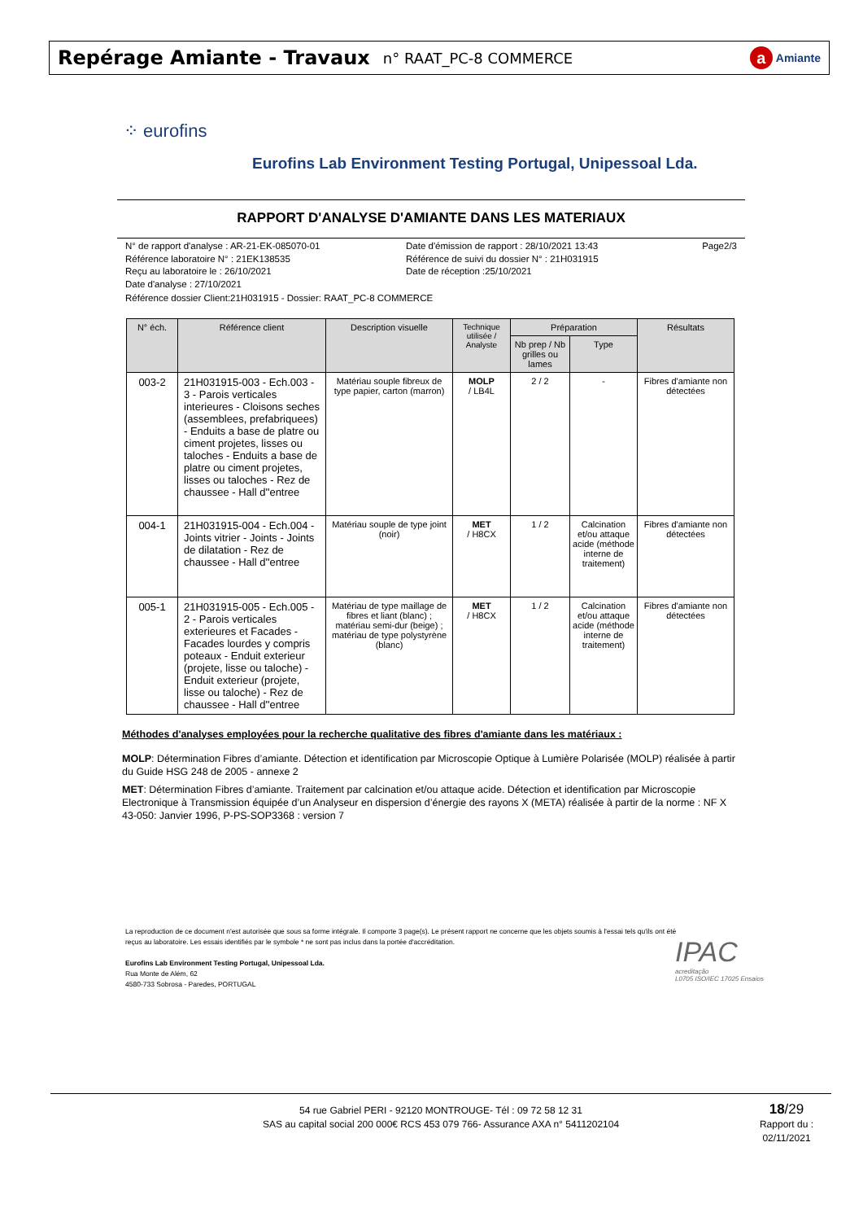Repérage Amiante - Travaux
n° RAAT_PC-8 COMMERCE
a Amiante
⁘ eurofins
Eurofins Lab Environment Testing Portugal, Unipessoal Lda.
RAPPORT D'ANALYSE D'AMIANTE DANS LES MATERIAUX
N° de rapport d'analyse : AR-21-EK-085070-01
Référence laboratoire N° : 21EK138535
Reçu au laboratoire le : 26/10/2021
Date d'analyse : 27/10/2021
Date d'émission de rapport : 28/10/2021 13:43
Référence de suivi du dossier N° : 21H031915
Date de réception :25/10/2021
Page2/3
Référence dossier Client:21H031915 - Dossier: RAAT_PC-8 COMMERCE
| N° éch. | Référence client | Description visuelle | Technique utilisée / Analyste | Préparation | | Résultats |
| --- | --- | --- | --- | --- | --- | --- |
| | | | | Nb prep / Nb grilles ou lames | Type | |
| 003-2 | 21H031915-003 - Ech.003 - 3 - Parois verticales interieures - Cloisons seches (assemblees, prefabriquees) - Enduits a base de platre ou ciment projetes, lisses ou taloches - Enduits a base de platre ou ciment projetes, lisses ou taloches - Rez de chaussee - Hall d''entree | Matériau souple fibreux de type papier, carton (marron) | MOLP / LB4L | 2 / 2 | - | Fibres d'amiante non détectées |
| 004-1 | 21H031915-004 - Ech.004 - Joints vitrier - Joints - Joints de dilatation - Rez de chaussee - Hall d''entree | Matériau souple de type joint (noir) | MET / H8CX | 1 / 2 | Calcination et/ou attaque acide (méthode interne de traitement) | Fibres d'amiante non détectées |
| 005-1 | 21H031915-005 - Ech.005 - 2 - Parois verticales exterieures et Facades - Facades lourdes y compris poteaux - Enduit exterieur (projete, lisse ou taloche) - Enduit exterieur (projete, lisse ou taloche) - Rez de chaussee - Hall d''entree | Matériau de type maillage de fibres et liant (blanc) ; matériau semi-dur (beige) ; matériau de type polystyrène (blanc) | MET / H8CX | 1 / 2 | Calcination et/ou attaque acide (méthode interne de traitement) | Fibres d'amiante non détectées |
Méthodes d'analyses employées pour la recherche qualitative des fibres d'amiante dans les matériaux :
MOLP: Détermination Fibres d’amiante. Détection et identification par Microscopie Optique à Lumière Polarisée (MOLP) réalisée à partir du Guide HSG 248 de 2005 - annexe 2
MET: Détermination Fibres d’amiante. Traitement par calcination et/ou attaque acide. Détection et identification par Microscopie Electronique à Transmission équipée d’un Analyseur en dispersion d’énergie des rayons X (META) réalisée à partir de la norme : NF X 43-050: Janvier 1996, P-PS-SOP3368 : version 7
La reproduction de ce document n'est autorisée que sous sa forme intégrale. Il comporte 3 page(s). Le présent rapport ne concerne que les objets soumis à l'essai tels qu'ils ont été reçus au laboratoire. Les essais identifiés par le symbole * ne sont pas inclus dans la portée d'accréditation.
Eurofins Lab Environment Testing Portugal, Unipessoal Lda.
Rua Monte de Além, 62
4580-733 Sobrosa - Paredes, PORTUGAL
IPAC
acreditação
L0705 ISO/IEC 17025 Ensaios
54 rue Gabriel PERI - 92120 MONTROUGE- Tél : 09 72 58 12 31
SAS au capital social 200 000€ RCS 453 079 766- Assurance AXA n° 5411202104
18/29
Rapport du :
02/11/2021